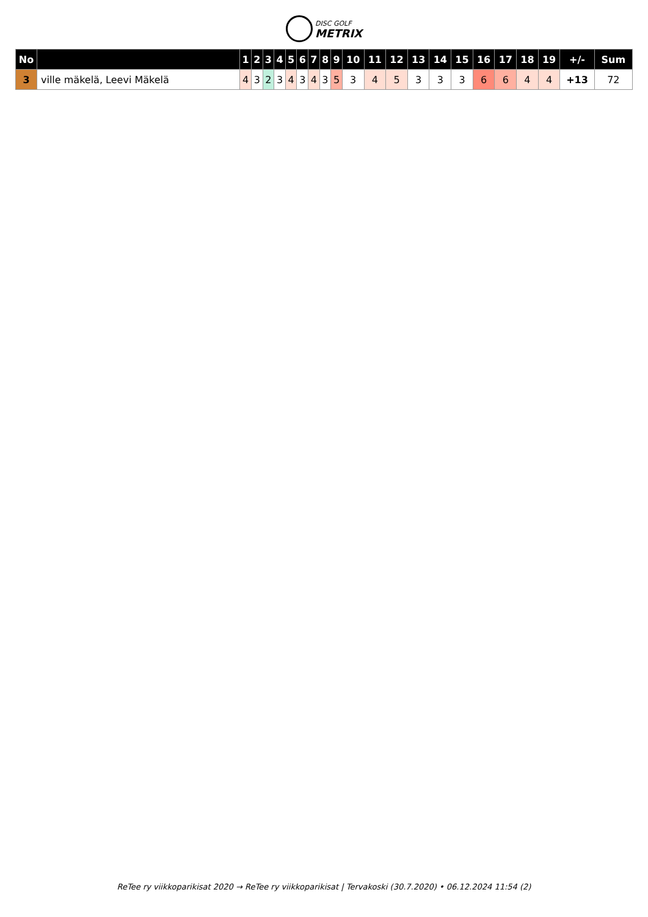DISC GOLF
METRIX
| No | | 1 | 2 | 3 | 4 | 5 | 6 | 7 | 8 | 9 | 10 | 11 | 12 | 13 | 14 | 15 | 16 | 17 | 18 | 19 | +/- | Sum |
| --- | --- | --- | --- | --- | --- | --- | --- | --- | --- | --- | --- | --- | --- | --- | --- | --- | --- | --- | --- | --- | --- | --- |
| 3 | ville mäkelä, Leevi Mäkelä | 4 | 3 | 2 | 3 | 4 | 3 | 4 | 3 | 5 | 3 | 4 | 5 | 3 | 3 | 3 | 6 | 6 | 4 | 4 | +13 | 72 |
ReTee ry viikkoparikisat 2020 → ReTee ry viikkoparikisat | Tervakoski (30.7.2020) • 06.12.2024 11:54 (2)